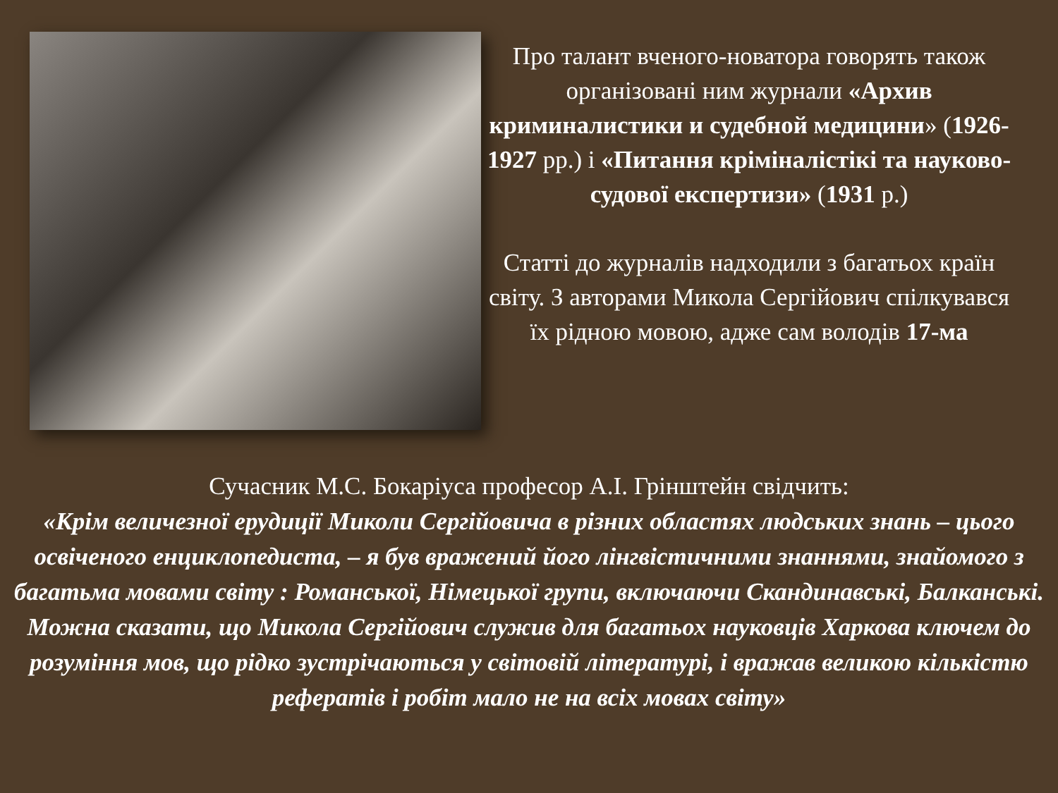Про талант вченого-новатора говорять також організовані ним журнали «Архив криминалистики и судебной медицини» (1926-1927 рр.) і «Питання кріміналістікі та науково-судової експертизи» (1931 р.)
Статті до журналів надходили з багатьох країн світу. З авторами Микола Сергійович спілкувався їх рідною мовою, адже сам володів 17-ма
Сучасник М.С. Бокаріуса професор А.І. Грінштейн свідчить:
«Крім величезної ерудиції Миколи Сергійовича в різних областях людських знань – цього освіченого енциклопедиста, – я був вражений його лінгвістичними знаннями, знайомого з багатьма мовами світу : Романської, Німецької групи, включаючи Скандинавські, Балканські. Можна сказати, що Микола Сергійович служив для багатьох науковців Харкова ключем до розуміння мов, що рідко зустрічаються у світовій літературі, і вражав великою кількістю рефератів і робіт мало не на всіх мовах світу»